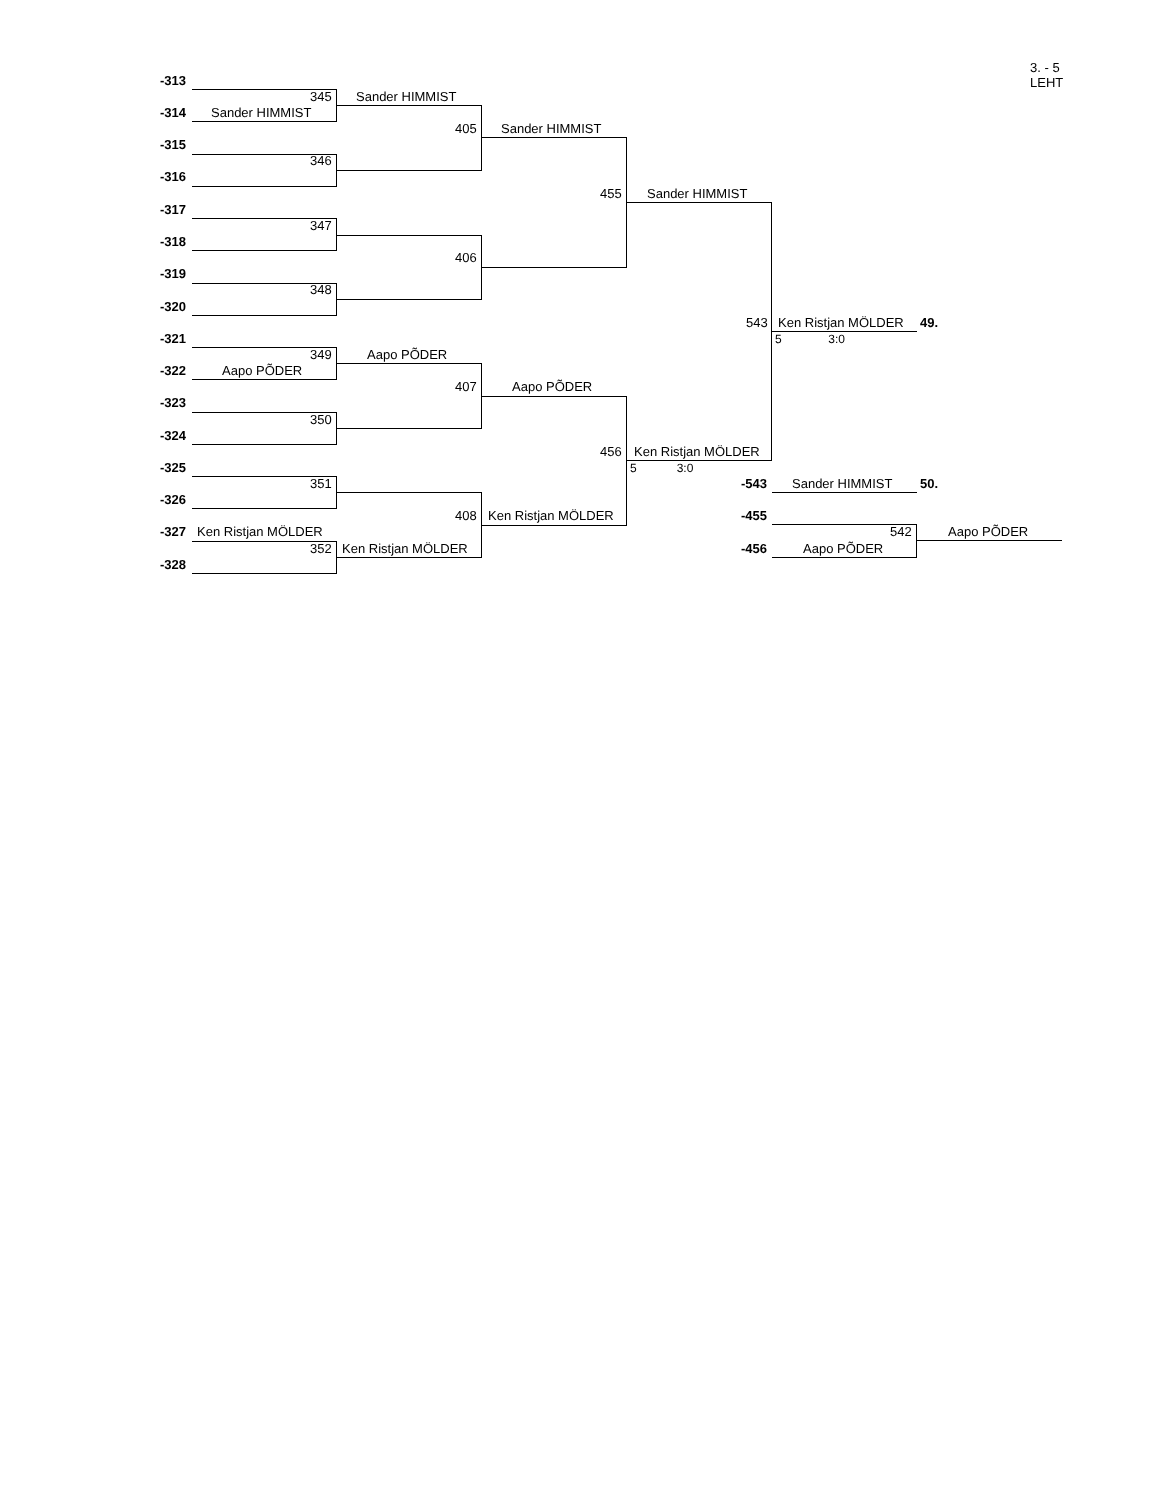3. - 5
LEHT
-313
-314 Sander HIMMIST
-315
-316
-317
-318
-319
-320
-321
-322 Aapo PÕDER
-323
-324
-325
-326
-327 Ken Ristjan MÖLDER
-328
345 Sander HIMMIST
346
347
348
349 Aapo PÕDER
350
351
352 Ken Ristjan MÖLDER
405 Sander HIMMIST
406
407 Aapo PÕDER
408 Ken Ristjan MÖLDER
455 Sander HIMMIST
456 Ken Ristjan MÖLDER
5 3:0
543 Ken Ristjan MÖLDER 49.
5 3:0
-543 Sander HIMMIST 50.
-455
542 Aapo PÕDER
-456 Aapo PÕDER